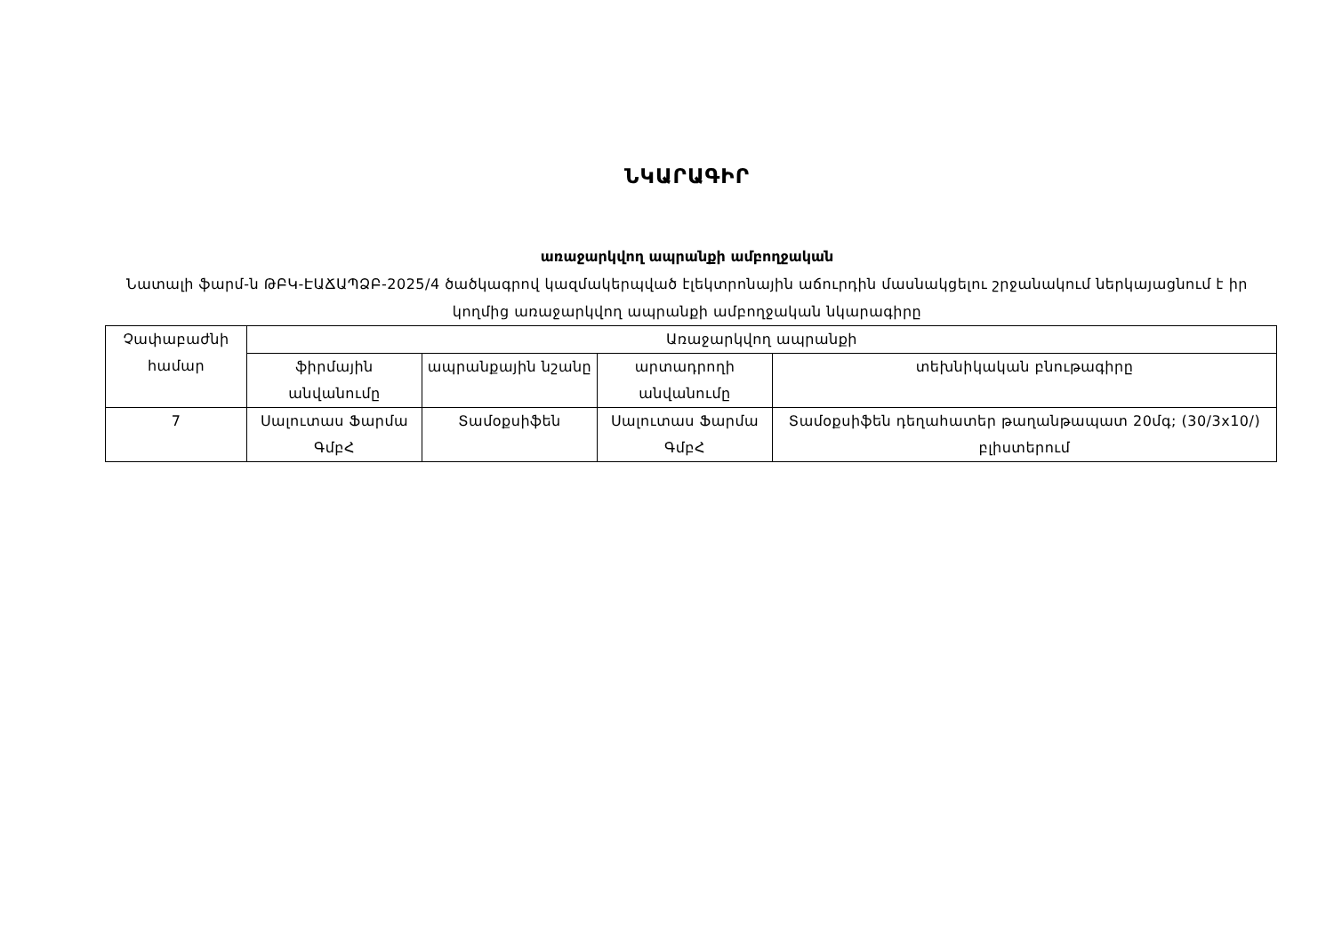ՆԿԱՐԱԳԻՐ
առաջարկվող ապրանքի ամբողջական
Նատալի ֆարմ-ն ԹԲԿ-ԷԱՃԱՊՁԲ-2025/4 ծածկագրով կազմակերպված էլեկտրոնային աճուրդին մասնակցելու շրջանակում ներկայացնում է իր կողմից առաջարկվող ապրանքի ամբողջական նկարագիրը
| Չափաբաժնի համար | Առաջարկվող ապրանքի | | | |
| --- | --- | --- | --- | --- |
| | ֆիրմային անվանումը | ապրանքային նշանը | արտադրողի անվանումը | տեխնիկական բնութագիրը |
| 7 | Սալուտաս Ֆարմա ԳմբՀ | Տամօքսիֆեն | Սալուտաս Ֆարմա ԳմբՀ | Տամօքսիֆեն դեղահատեր թաղանթապատ 20մգ; (30/3x10/) բլիստերում |